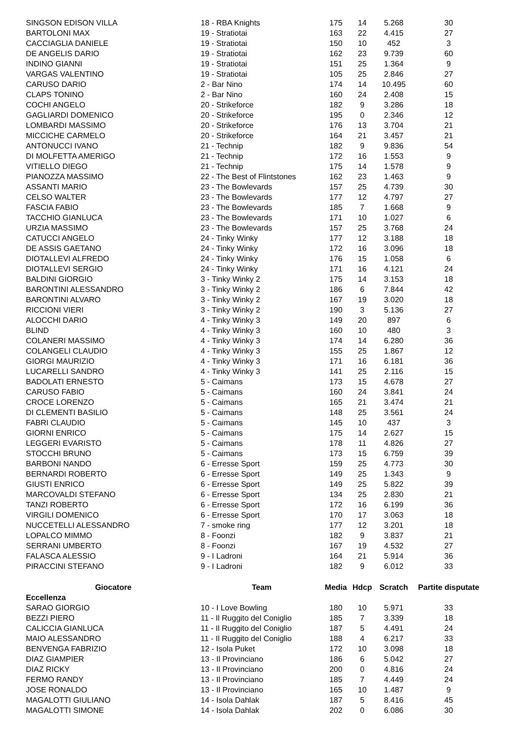| SINGSON EDISON VILLA | 18 - RBA Knights | 175 | 14 | 5.268 | 30 |
| BARTOLONI MAX | 19 - Stratiotai | 163 | 22 | 4.415 | 27 |
| CACCIAGLIA DANIELE | 19 - Stratiotai | 150 | 10 | 452 | 3 |
| DE ANGELIS DARIO | 19 - Stratiotai | 162 | 23 | 9.739 | 60 |
| INDINO GIANNI | 19 - Stratiotai | 151 | 25 | 1.364 | 9 |
| VARGAS VALENTINO | 19 - Stratiotai | 105 | 25 | 2.846 | 27 |
| CARUSO DARIO | 2 - Bar Nino | 174 | 14 | 10.495 | 60 |
| CLAPS TONINO | 2 - Bar Nino | 160 | 24 | 2.408 | 15 |
| COCHI ANGELO | 20 - Strikeforce | 182 | 9 | 3.286 | 18 |
| GAGLIARDI DOMENICO | 20 - Strikeforce | 195 | 0 | 2.346 | 12 |
| LOMBARDI MASSIMO | 20 - Strikeforce | 176 | 13 | 3.704 | 21 |
| MICCICHE CARMELO | 20 - Strikeforce | 164 | 21 | 3.457 | 21 |
| ANTONUCCI IVANO | 21 - Technip | 182 | 9 | 9.836 | 54 |
| DI MOLFETTA AMERIGO | 21 - Technip | 172 | 16 | 1.553 | 9 |
| VITIELLO DIEGO | 21 - Technip | 175 | 14 | 1.578 | 9 |
| PIANOZZA MASSIMO | 22 - The Best of Flintstones | 162 | 23 | 1.463 | 9 |
| ASSANTI MARIO | 23 - The Bowlevards | 157 | 25 | 4.739 | 30 |
| CELSO WALTER | 23 - The Bowlevards | 177 | 12 | 4.797 | 27 |
| FASCIA FABIO | 23 - The Bowlevards | 185 | 7 | 1.668 | 9 |
| TACCHIO GIANLUCA | 23 - The Bowlevards | 171 | 10 | 1.027 | 6 |
| URZIA MASSIMO | 23 - The Bowlevards | 157 | 25 | 3.768 | 24 |
| CATUCCI ANGELO | 24 - Tinky Winky | 177 | 12 | 3.188 | 18 |
| DE ASSIS GAETANO | 24 - Tinky Winky | 172 | 16 | 3.096 | 18 |
| DIOTALLEVI ALFREDO | 24 - Tinky Winky | 176 | 15 | 1.058 | 6 |
| DIOTALLEVI SERGIO | 24 - Tinky Winky | 171 | 16 | 4.121 | 24 |
| BALDINI GIORGIO | 3 - Tinky Winky 2 | 175 | 14 | 3.153 | 18 |
| BARONTINI ALESSANDRO | 3 - Tinky Winky 2 | 186 | 6 | 7.844 | 42 |
| BARONTINI ALVARO | 3 - Tinky Winky 2 | 167 | 19 | 3.020 | 18 |
| RICCIONI VIERI | 3 - Tinky Winky 2 | 190 | 3 | 5.136 | 27 |
| ALOCCHI DARIO | 4 - Tinky Winky 3 | 149 | 20 | 897 | 6 |
| BLIND | 4 - Tinky Winky 3 | 160 | 10 | 480 | 3 |
| COLANERI MASSIMO | 4 - Tinky Winky 3 | 174 | 14 | 6.280 | 36 |
| COLANGELI CLAUDIO | 4 - Tinky Winky 3 | 155 | 25 | 1.867 | 12 |
| GIORGI MAURIZIO | 4 - Tinky Winky 3 | 171 | 16 | 6.181 | 36 |
| LUCARELLI SANDRO | 4 - Tinky Winky 3 | 141 | 25 | 2.116 | 15 |
| BADOLATI ERNESTO | 5 - Caimans | 173 | 15 | 4.678 | 27 |
| CARUSO FABIO | 5 - Caimans | 160 | 24 | 3.841 | 24 |
| CROCE LORENZO | 5 - Caimans | 165 | 21 | 3.474 | 21 |
| DI CLEMENTI BASILIO | 5 - Caimans | 148 | 25 | 3.561 | 24 |
| FABRI CLAUDIO | 5 - Caimans | 145 | 10 | 437 | 3 |
| GIORNI ENRICO | 5 - Caimans | 175 | 14 | 2.627 | 15 |
| LEGGERI EVARISTO | 5 - Caimans | 178 | 11 | 4.826 | 27 |
| STOCCHI BRUNO | 5 - Caimans | 173 | 15 | 6.759 | 39 |
| BARBONI NANDO | 6 - Erresse Sport | 159 | 25 | 4.773 | 30 |
| BERNARDI ROBERTO | 6 - Erresse Sport | 149 | 25 | 1.343 | 9 |
| GIUSTI ENRICO | 6 - Erresse Sport | 149 | 25 | 5.822 | 39 |
| MARCOVALDI STEFANO | 6 - Erresse Sport | 134 | 25 | 2.830 | 21 |
| TANZI ROBERTO | 6 - Erresse Sport | 172 | 16 | 6.199 | 36 |
| VIRGILI DOMENICO | 6 - Erresse Sport | 170 | 17 | 3.063 | 18 |
| NUCCETELLI ALESSANDRO | 7 - smoke ring | 177 | 12 | 3.201 | 18 |
| LOPALCO MIMMO | 8 - Foonzi | 182 | 9 | 3.837 | 21 |
| SERRANI UMBERTO | 8 - Foonzi | 167 | 19 | 4.532 | 27 |
| FALASCA ALESSIO | 9 - I Ladroni | 164 | 21 | 5.914 | 36 |
| PIRACCINI STEFANO | 9 - I Ladroni | 182 | 9 | 6.012 | 33 |
| Giocatore | Team | Media | Hdcp | Scratch | Partite disputate |
| Eccellenza | | | | | |
| SARAO GIORGIO | 10 - I Love Bowling | 180 | 10 | 5.971 | 33 |
| BEZZI PIERO | 11 - Il Ruggito del Coniglio | 185 | 7 | 3.339 | 18 |
| CALICCIA GIANLUCA | 11 - Il Ruggito del Coniglio | 187 | 5 | 4.491 | 24 |
| MAIO ALESSANDRO | 11 - Il Ruggito del Coniglio | 188 | 4 | 6.217 | 33 |
| BENVENGA FABRIZIO | 12 - Isola Puket | 172 | 10 | 3.098 | 18 |
| DIAZ GIAMPIER | 13 - Il Provinciano | 186 | 6 | 5.042 | 27 |
| DIAZ RICKY | 13 - Il Provinciano | 200 | 0 | 4.816 | 24 |
| FERMO RANDY | 13 - Il Provinciano | 185 | 7 | 4.449 | 24 |
| JOSE RONALDO | 13 - Il Provinciano | 165 | 10 | 1.487 | 9 |
| MAGALOTTI GIULIANO | 14 - Isola Dahlak | 187 | 5 | 8.416 | 45 |
| MAGALOTTI SIMONE | 14 - Isola Dahlak | 202 | 0 | 6.086 | 30 |